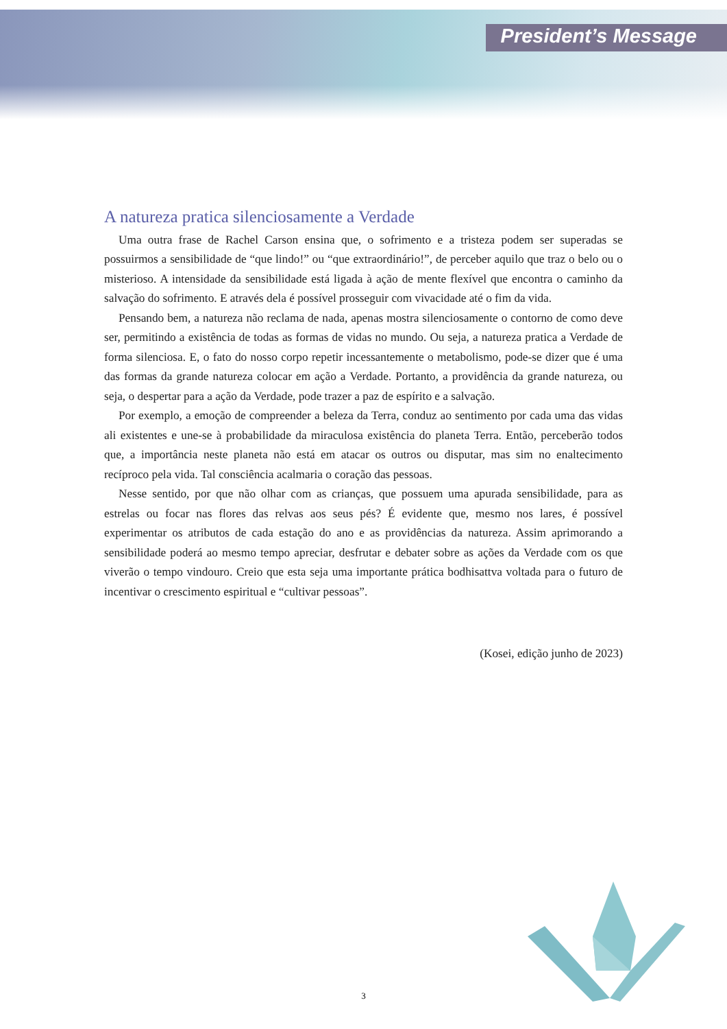President’s Message
A natureza pratica silenciosamente a Verdade
Uma outra frase de Rachel Carson ensina que, o sofrimento e a tristeza podem ser superadas se possuirmos a sensibilidade de “que lindo!” ou “que extraordinário!”, de perceber aquilo que traz o belo ou o misterioso. A intensidade da sensibilidade está ligada à ação de mente flexível que encontra o caminho da salvação do sofrimento. E através dela é possível prosseguir com vivacidade até o fim da vida.
Pensando bem, a natureza não reclama de nada, apenas mostra silenciosamente o contorno de como deve ser, permitindo a existência de todas as formas de vidas no mundo. Ou seja, a natureza pratica a Verdade de forma silenciosa. E, o fato do nosso corpo repetir incessantemente o metabolismo, pode-se dizer que é uma das formas da grande natureza colocar em ação a Verdade. Portanto, a providência da grande natureza, ou seja, o despertar para a ação da Verdade, pode trazer a paz de espírito e a salvação.
Por exemplo, a emoção de compreender a beleza da Terra, conduz ao sentimento por cada uma das vidas ali existentes e une-se à probabilidade da miraculosa existência do planeta Terra. Então, perceberão todos que, a importância neste planeta não está em atacar os outros ou disputar, mas sim no enaltecimento recíproco pela vida. Tal consciência acalmaria o coração das pessoas.
Nesse sentido, por que não olhar com as crianças, que possuem uma apurada sensibilidade, para as estrelas ou focar nas flores das relvas aos seus pés? É evidente que, mesmo nos lares, é possível experimentar os atributos de cada estação do ano e as providências da natureza. Assim aprimorando a sensibilidade poderá ao mesmo tempo apreciar, desfrutar e debater sobre as ações da Verdade com os que viverão o tempo vindouro. Creio que esta seja uma importante prática bodhisattva voltada para o futuro de incentivar o crescimento espiritual e “cultivar pessoas”.
(Kosei, edição junho de 2023)
3